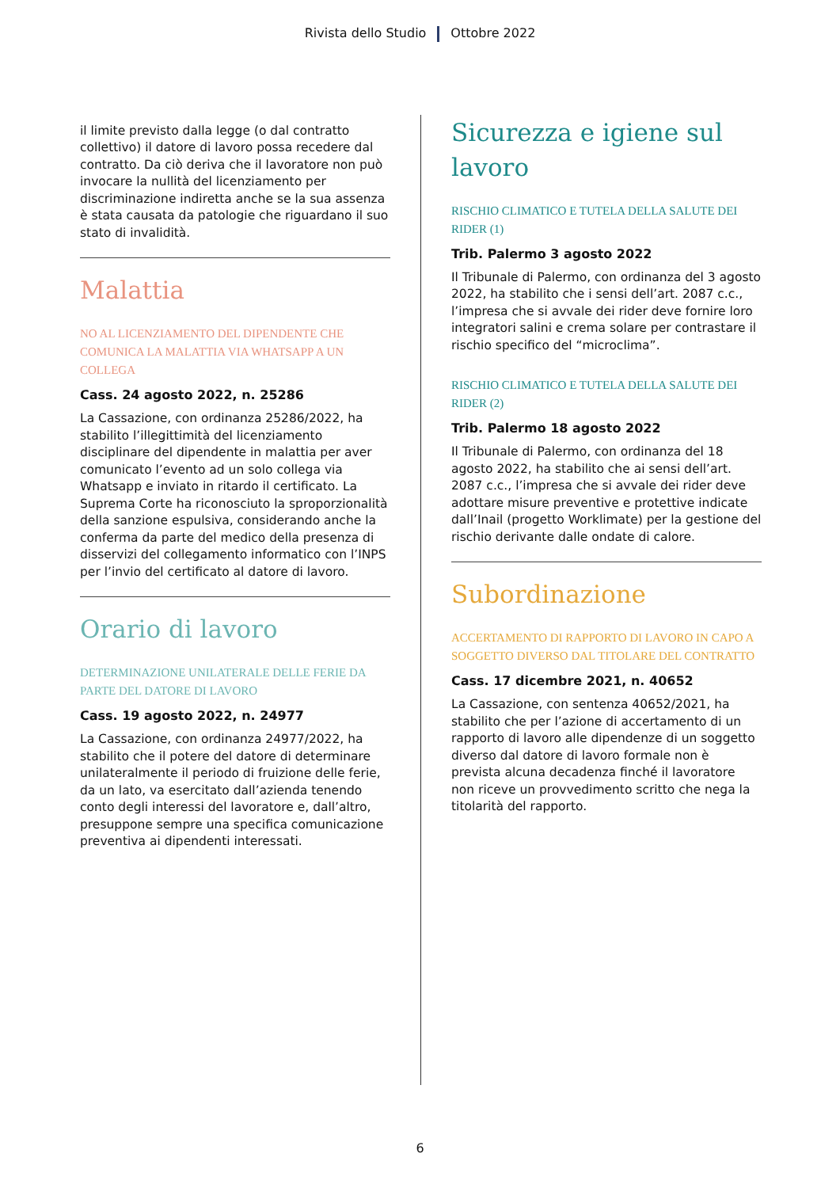Rivista dello Studio Ottobre 2022
il limite previsto dalla legge (o dal contratto collettivo) il datore di lavoro possa recedere dal contratto. Da ciò deriva che il lavoratore non può invocare la nullità del licenziamento per discriminazione indiretta anche se la sua assenza è stata causata da patologie che riguardano il suo stato di invalidità.
Malattia
NO AL LICENZIAMENTO DEL DIPENDENTE CHE COMUNICA LA MALATTIA VIA WHATSAPP A UN COLLEGA
Cass. 24 agosto 2022, n. 25286
La Cassazione, con ordinanza 25286/2022, ha stabilito l’illegittimità del licenziamento disciplinare del dipendente in malattia per aver comunicato l’evento ad un solo collega via Whatsapp e inviato in ritardo il certificato. La Suprema Corte ha riconosciuto la sproporzionalità della sanzione espulsiva, considerando anche la conferma da parte del medico della presenza di disservizi del collegamento informatico con l’INPS per l’invio del certificato al datore di lavoro.
Orario di lavoro
DETERMINAZIONE UNILATERALE DELLE FERIE DA PARTE DEL DATORE DI LAVORO
Cass. 19 agosto 2022, n. 24977
La Cassazione, con ordinanza 24977/2022, ha stabilito che il potere del datore di determinare unilateralmente il periodo di fruizione delle ferie, da un lato, va esercitato dall’azienda tenendo conto degli interessi del lavoratore e, dall’altro, presuppone sempre una specifica comunicazione preventiva ai dipendenti interessati.
Sicurezza e igiene sul lavoro
RISCHIO CLIMATICO E TUTELA DELLA SALUTE DEI RIDER (1)
Trib. Palermo 3 agosto 2022
Il Tribunale di Palermo, con ordinanza del 3 agosto 2022, ha stabilito che i sensi dell’art. 2087 c.c., l’impresa che si avvale dei rider deve fornire loro integratori salini e crema solare per contrastare il rischio specifico del “microclima”.
RISCHIO CLIMATICO E TUTELA DELLA SALUTE DEI RIDER (2)
Trib. Palermo 18 agosto 2022
Il Tribunale di Palermo, con ordinanza del 18 agosto 2022, ha stabilito che ai sensi dell’art. 2087 c.c., l’impresa che si avvale dei rider deve adottare misure preventive e protettive indicate dall’Inail (progetto Worklimate) per la gestione del rischio derivante dalle ondate di calore.
Subordinazione
ACCERTAMENTO DI RAPPORTO DI LAVORO IN CAPO A SOGGETTO DIVERSO DAL TITOLARE DEL CONTRATTO
Cass. 17 dicembre 2021, n. 40652
La Cassazione, con sentenza 40652/2021, ha stabilito che per l’azione di accertamento di un rapporto di lavoro alle dipendenze di un soggetto diverso dal datore di lavoro formale non è prevista alcuna decadenza finché il lavoratore non riceve un provvedimento scritto che nega la titolarità del rapporto.
6